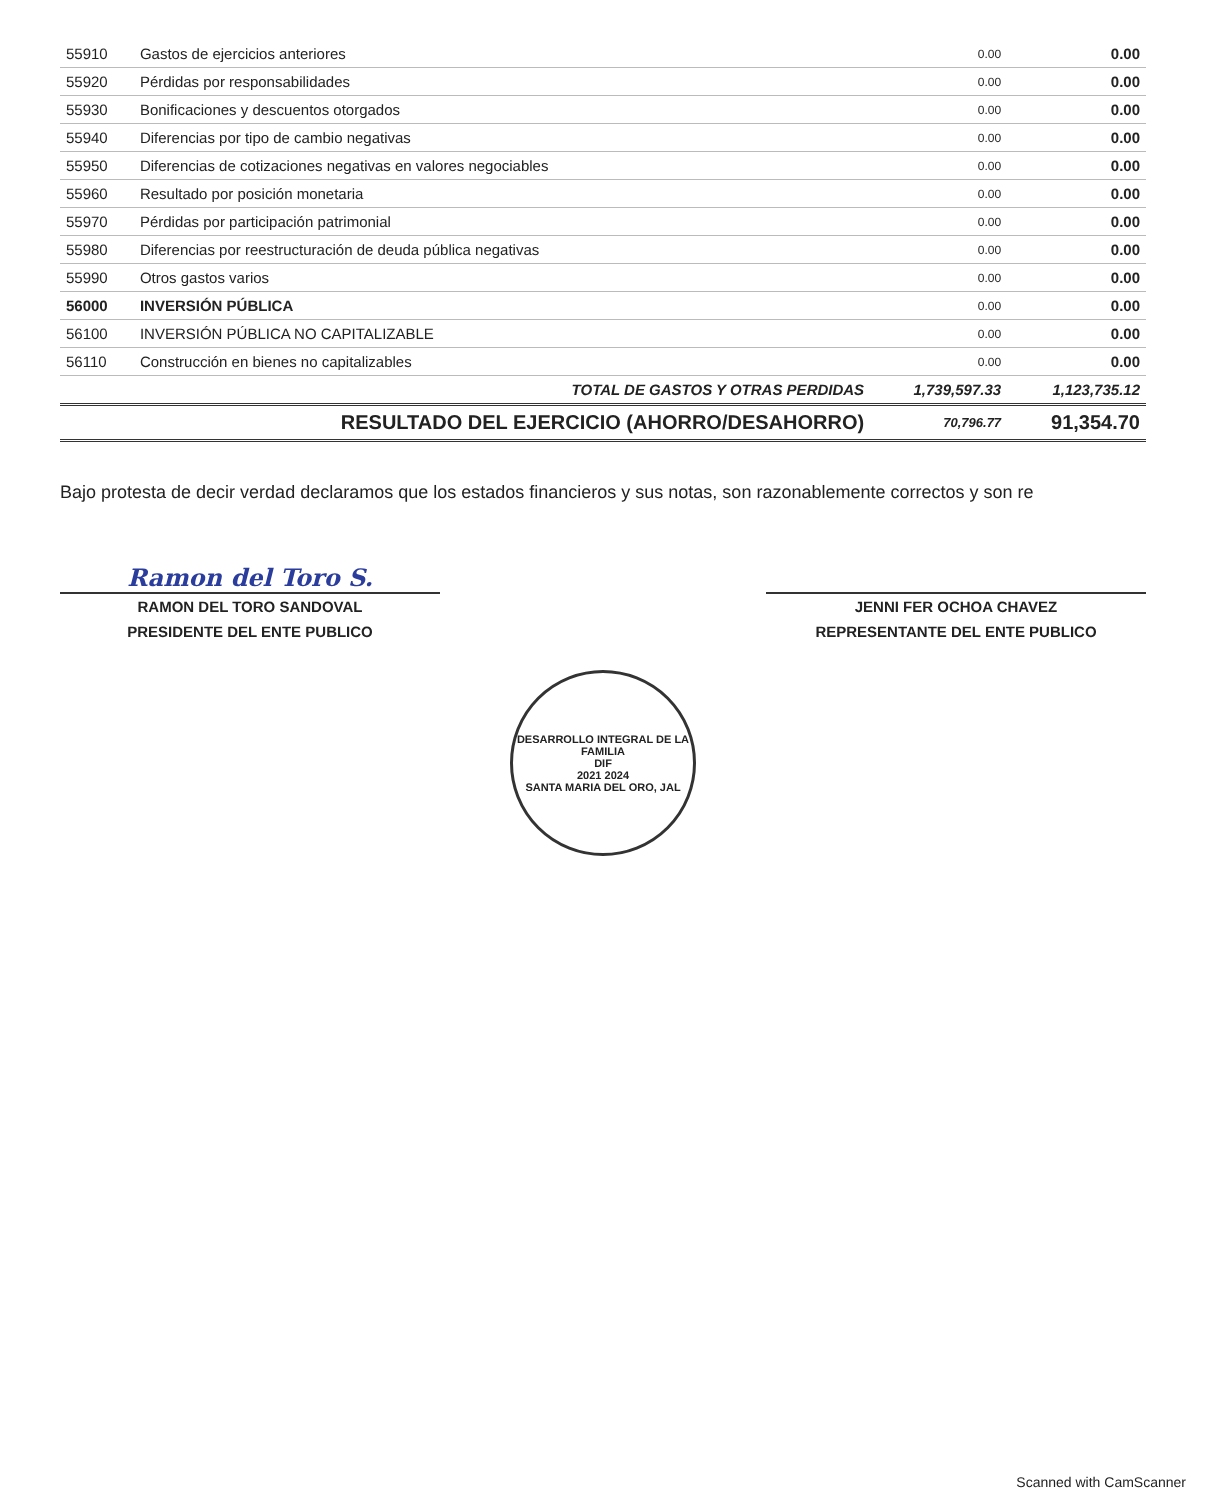| 55910 | Gastos de ejercicios anteriores | 0.00 | 0.00 |
| 55920 | Pérdidas por responsabilidades | 0.00 | 0.00 |
| 55930 | Bonificaciones y descuentos otorgados | 0.00 | 0.00 |
| 55940 | Diferencias por tipo de cambio negativas | 0.00 | 0.00 |
| 55950 | Diferencias de cotizaciones negativas en valores negociables | 0.00 | 0.00 |
| 55960 | Resultado por posición monetaria | 0.00 | 0.00 |
| 55970 | Pérdidas por participación patrimonial | 0.00 | 0.00 |
| 55980 | Diferencias por reestructuración de deuda pública negativas | 0.00 | 0.00 |
| 55990 | Otros gastos varios | 0.00 | 0.00 |
| 56000 | INVERSIÓN PÚBLICA | 0.00 | 0.00 |
| 56100 | INVERSIÓN PÚBLICA NO CAPITALIZABLE | 0.00 | 0.00 |
| 56110 | Construcción en bienes no capitalizables | 0.00 | 0.00 |
| | TOTAL DE GASTOS Y OTRAS PERDIDAS | 1,739,597.33 | 1,123,735.12 |
| | RESULTADO DEL EJERCICIO (AHORRO/DESAHORRO) | 70,796.77 | 91,354.70 |
Bajo protesta de decir verdad declaramos que los estados financieros y sus notas, son razonablemente correctos y son re
Ramon del Toro S.
RAMON DEL TORO SANDOVAL
PRESIDENTE DEL ENTE PUBLICO
JENNI FER OCHOA CHAVEZ
REPRESENTANTE DEL ENTE PUBLICO
DESARROLLO INTEGRAL DE LA FAMILIA
DIF
2021 2024
SANTA MARIA DEL ORO, JAL
Scanned with CamScanner